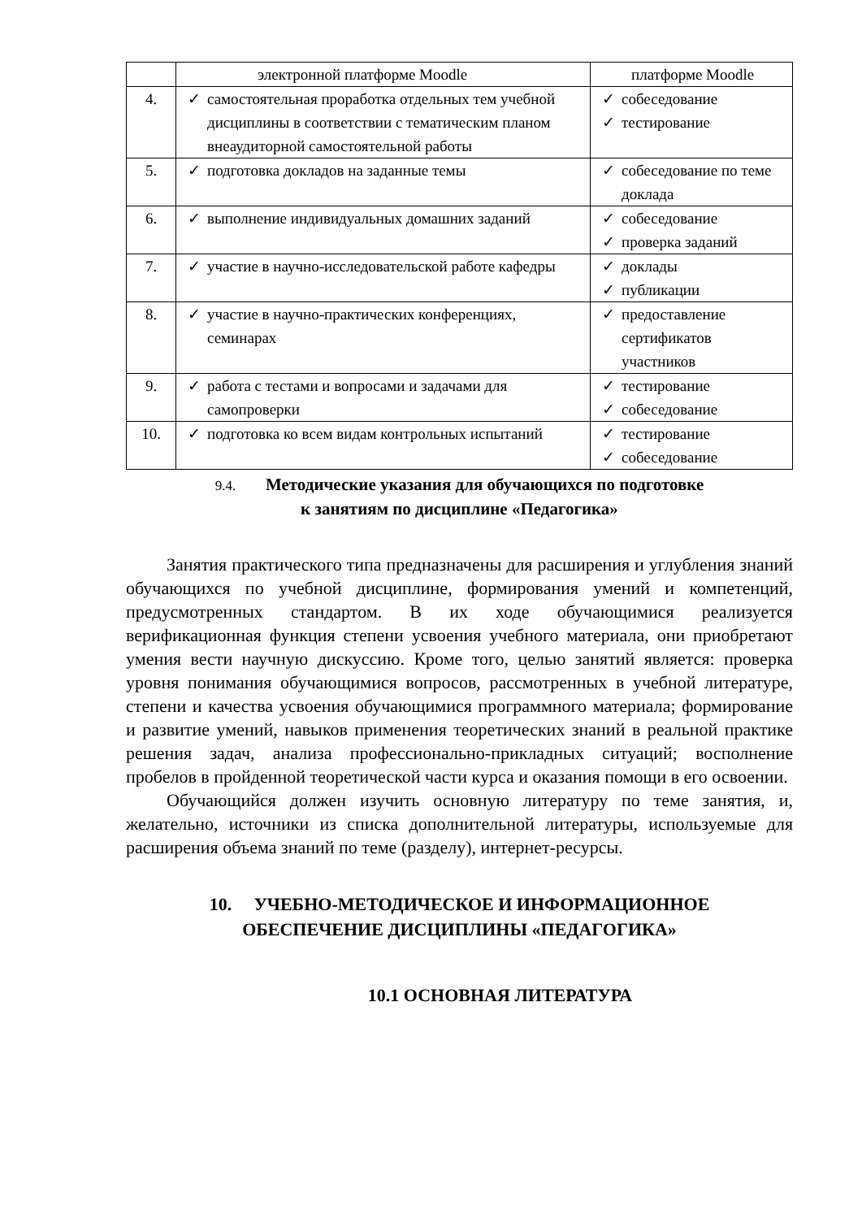| | электронной платформе Moodle | платформе Moodle |
| 4. | ✓ самостоятельная проработка отдельных тем учебной дисциплины в соответствии с тематическим планом внеаудиторной самостоятельной работы | ✓ собеседование ✓ тестирование |
| 5. | ✓ подготовка докладов на заданные темы | ✓ собеседование по теме доклада |
| 6. | ✓ выполнение индивидуальных домашних заданий | ✓ собеседование ✓ проверка заданий |
| 7. | ✓ участие в научно-исследовательской работе кафедры | ✓ доклады ✓ публикации |
| 8. | ✓ участие в научно-практических конференциях, семинарах | ✓ предоставление сертификатов участников |
| 9. | ✓ работа с тестами и вопросами и задачами для самопроверки | ✓ тестирование ✓ собеседование |
| 10. | ✓ подготовка ко всем видам контрольных испытаний | ✓ тестирование ✓ собеседование |
9.4. Методические указания для обучающихся по подготовке
к занятиям по дисциплине «Педагогика»
Занятия практического типа предназначены для расширения и углубления знаний обучающихся по учебной дисциплине, формирования умений и компетенций, предусмотренных стандартом. В их ходе обучающимися реализуется верификационная функция степени усвоения учебного материала, они приобретают умения вести научную дискуссию. Кроме того, целью занятий является: проверка уровня понимания обучающимися вопросов, рассмотренных в учебной литературе, степени и качества усвоения обучающимися программного материала; формирование и развитие умений, навыков применения теоретических знаний в реальной практике решения задач, анализа профессионально-прикладных ситуаций; восполнение пробелов в пройденной теоретической части курса и оказания помощи в его освоении.
Обучающийся должен изучить основную литературу по теме занятия, и, желательно, источники из списка дополнительной литературы, используемые для расширения объема знаний по теме (разделу), интернет-ресурсы.
10. УЧЕБНО-МЕТОДИЧЕСКОЕ И ИНФОРМАЦИОННОЕ
ОБЕСПЕЧЕНИЕ ДИСЦИПЛИНЫ «ПЕДАГОГИКА»
10.1 ОСНОВНАЯ ЛИТЕРАТУРА